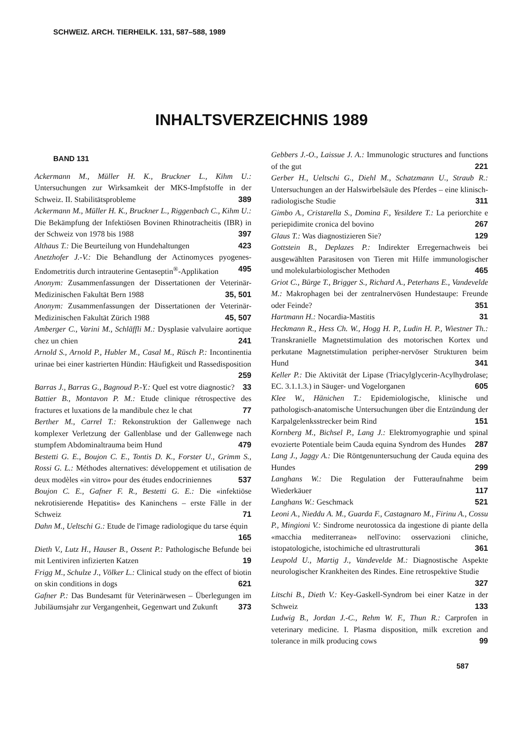SCHWEIZ. ARCH. TIERHEILK. 131, 587–588, 1989
INHALTSVERZEICHNIS 1989
BAND 131
Ackermann M., Müller H. K., Bruckner L., Kihm U.: Untersuchungen zur Wirksamkeit der MKS-Impfstoffe in der Schweiz. II. Stabilitätsprobleme 389
Ackermann M., Müller H. K., Bruckner L., Riggenbach C., Kihm U.: Die Bekämpfung der Infektiösen Bovinen Rhinotracheitis (IBR) in der Schweiz von 1978 bis 1988 397
Althaus T.: Die Beurteilung von Hundehaltungen 423
Anetzhofer J.-V.: Die Behandlung der Actinomyces pyogenes-Endometritis durch intrauterine Gentaseptin<sup>®</sup>-Applikation 495
Anonym: Zusammenfassungen der Dissertationen der Veterinär-Medizinischen Fakultät Bern 1988 35, 501
Anonym: Zusammenfassungen der Dissertationen der Veterinär-Medizinischen Fakultät Zürich 1988 45, 507
Amberger C., Varini M., Schläffli M.: Dysplasie valvulaire aortique chez un chien 241
Arnold S., Arnold P., Hubler M., Casal M., Rüsch P.: Incontinentia urinae bei einer kastrierten Hündin: Häufigkeit und Rassedisposition 259
Barras J., Barras G., Bagnoud P.-Y.: Quel est votre diagnostic? 33
Battier B., Montavon P. M.: Etude clinique rétrospective des fractures et luxations de la mandibule chez le chat 77
Berther M., Carrel T.: Rekonstruktion der Gallenwege nach komplexer Verletzung der Gallenblase und der Gallenwege nach stumpfem Abdominaltrauma beim Hund 479
Bestetti G. E., Boujon C. E., Tontis D. K., Forster U., Grimm S., Rossi G. L.: Méthodes alternatives: développement et utilisation de deux modèles «in vitro» pour des études endocriniennes 537
Boujon C. E., Gafner F. R., Bestetti G. E.: Die «infektiöse nekrotisierende Hepatitis» des Kaninchens – erste Fälle in der Schweiz 71
Dahn M., Ueltschi G.: Etude de l'image radiologique du tarse équin 165
Dieth V., Lutz H., Hauser B., Ossent P.: Pathologische Befunde bei mit Lentiviren infizierten Katzen 19
Frigg M., Schulze J., Völker L.: Clinical study on the effect of biotin on skin conditions in dogs 621
Gafner P.: Das Bundesamt für Veterinärwesen – Überlegungen im Jubiläumsjahr zur Vergangenheit, Gegenwart und Zukunft 373
Gebbers J.-O., Laissue J. A.: Immunologic structures and functions of the gut 221
Gerber H., Ueltschi G., Diehl M., Schatzmann U., Straub R.: Untersuchungen an der Halswirbelsäule des Pferdes – eine klinisch-radiologische Studie 311
Gimbo A., Cristarella S., Domina F., Yesildere T.: La periorchite e periepidimite cronica del bovino 267
Glaus T.: Was diagnostizieren Sie? 129
Gottstein B., Deplazes P.: Indirekter Erregernachweis bei ausgewählten Parasitosen von Tieren mit Hilfe immunologischer und molekularbiologischer Methoden 465
Griot C., Bürge T., Brigger S., Richard A., Peterhans E., Vandevelde M.: Makrophagen bei der zentralnervösen Hundestaupe: Freunde oder Feinde? 351
Hartmann H.: Nocardia-Mastitis 31
Heckmann R., Hess Ch. W., Hogg H. P., Ludin H. P., Wiestner Th.: Transkranielle Magnetstimulation des motorischen Kortex und perkutane Magnetstimulation peripher-nervöser Strukturen beim Hund 341
Keller P.: Die Aktivität der Lipase (Triacylglycerin-Acylhydrolase; EC. 3.1.1.3.) in Säuger- und Vogelorganen 605
Klee W., Hänichen T.: Epidemiologische, klinische und pathologisch-anatomische Untersuchungen über die Entzündung der Karpalgelenksstrecker beim Rind 151
Kornberg M., Bichsel P., Lang J.: Elektromyographie und spinal evozierte Potentiale beim Cauda equina Syndrom des Hundes 287
Lang J., Jaggy A.: Die Röntgenuntersuchung der Cauda equina des Hundes 299
Langhans W.: Die Regulation der Futteraufnahme beim Wiederkäuer 117
Langhans W.: Geschmack 521
Leoni A., Nieddu A. M., Guarda F., Castagnaro M., Firinu A., Cossu P., Mingioni V.: Sindrome neurotossica da ingestione di piante della «macchia mediterranea» nell'ovino: osservazioni cliniche, istopatologiche, istochimiche ed ultrastrutturali 361
Leupold U., Martig J., Vandevelde M.: Diagnostische Aspekte neurologischer Krankheiten des Rindes. Eine retrospektive Studie 327
Litschi B., Dieth V.: Key-Gaskell-Syndrom bei einer Katze in der Schweiz 133
Ludwig B., Jordan J.-C., Rehm W. F., Thun R.: Carprofen in veterinary medicine. I. Plasma disposition, milk excretion and tolerance in milk producing cows 99
587